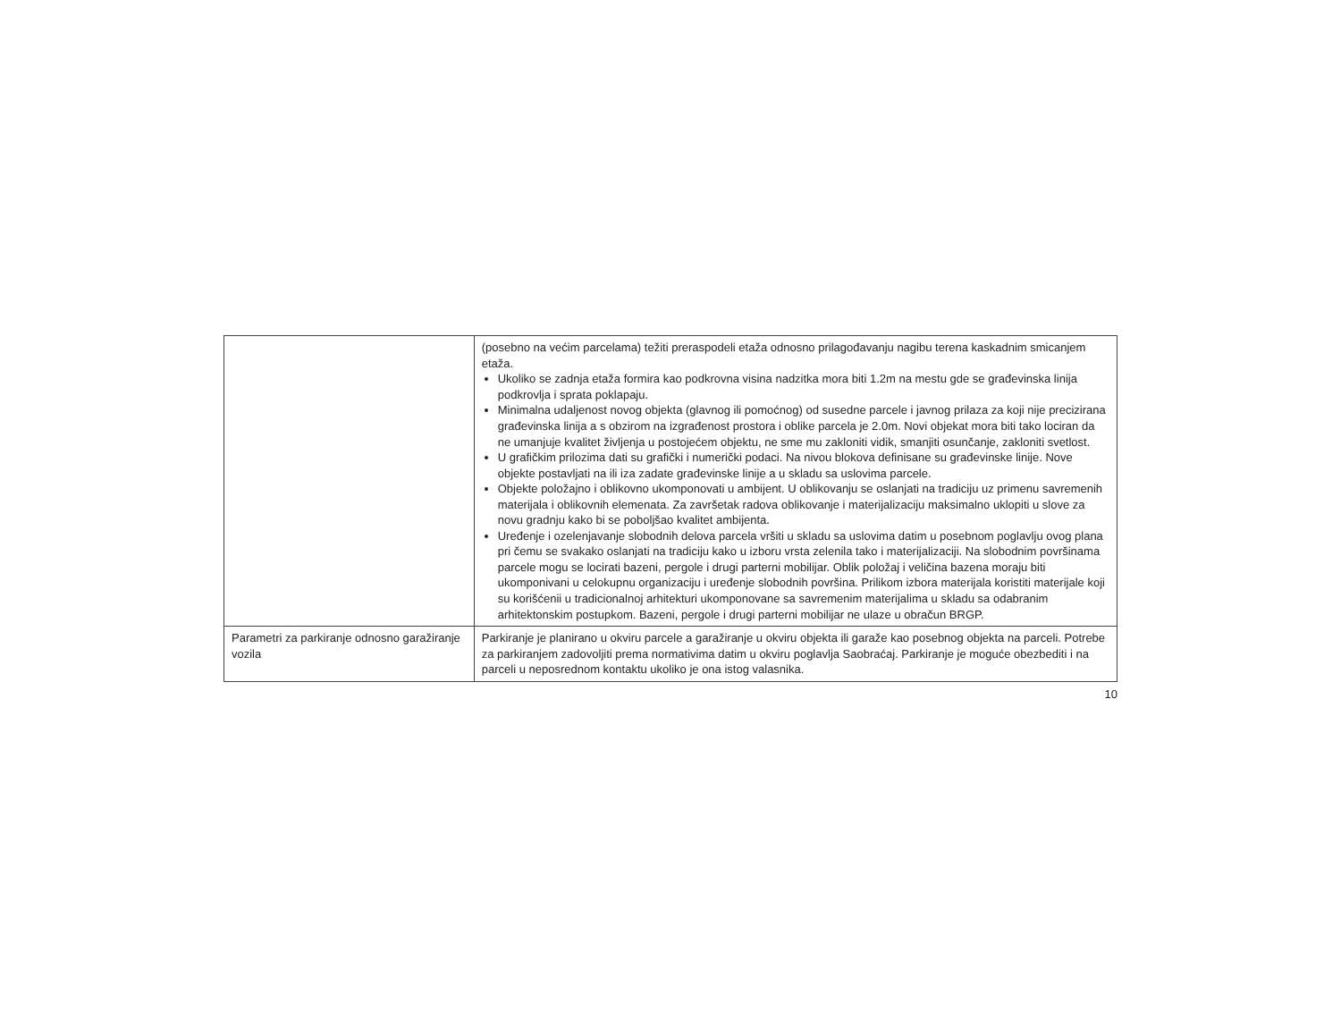| | (posebno na većim parcelama) težiti preraspodeli etaža odnosno prilagođavanju nagibu terena kaskadnim smicanjem etaža. Ukoliko se zadnja etaža formira kao podkrovna visina nadzitka mora biti 1.2m na mestu gde se građevinska linija podkrovlja i sprata poklapaju. Minimalna udaljenost novog objekta (glavnog ili pomoćnog) od susedne parcele i javnog prilaza za koji nije precizirana građevinska linija a s obzirom na izgrađenost prostora i oblike parcela je 2.0m. Novi objekat mora biti tako lociran da ne umanjuje kvalitet življenja u postojećem objektu, ne sme mu zakloniti vidik, smanjiti osunčanje, zakloniti svetlost. U grafičkim prilozima dati su grafički i numerički podaci. Na nivou blokova definisane su građevinske linije. Nove objekte postavljati na ili iza zadate građevinske linije a u skladu sa uslovima parcele. Objekte položajno i oblikovno ukomponovati u ambijent. U oblikovanju se oslanjati na tradiciju uz primenu savremenih materijala i oblikovnih elemenata. Za završetak radova oblikovanje i materijalizaciju maksimalno uklopiti u slove za novu gradnju kako bi se poboljšao kvalitet ambijenta. Uređenje i ozelenjavanje slobodnih delova parcela vršiti u skladu sa uslovima datim u posebnom poglavlju ovog plana pri čemu se svakako oslanjati na tradiciju kako u izboru vrsta zelenila tako i materijalizaciji. Na slobodnim površinama parcele mogu se locirati bazeni, pergole i drugi parterni mobilijar. Oblik položaj i veličina bazena moraju biti ukomponivani u celokupnu organizaciju i uređenje slobodnih površina. Prilikom izbora materijala koristiti materijale koji su korišćenii u tradicionalnoj arhitekturi ukomponovane sa savremenim materijalima u skladu sa odabranim arhitektonskim postupkom. Bazeni, pergole i drugi parterni mobilijar ne ulaze u obračun BRGP. |
| Parametri za parkiranje odnosno garažiranje vozila | Parkiranje je planirano u okviru parcele a garažiranje u okviru objekta ili garaže kao posebnog objekta na parceli. Potrebe za parkiranjem zadovoljiti prema normativima datim u okviru poglavlja Saobraćaj. Parkiranje je moguće obezbediti i na parceli u neposrednom kontaktu ukoliko je ona istog valasnika. |
10